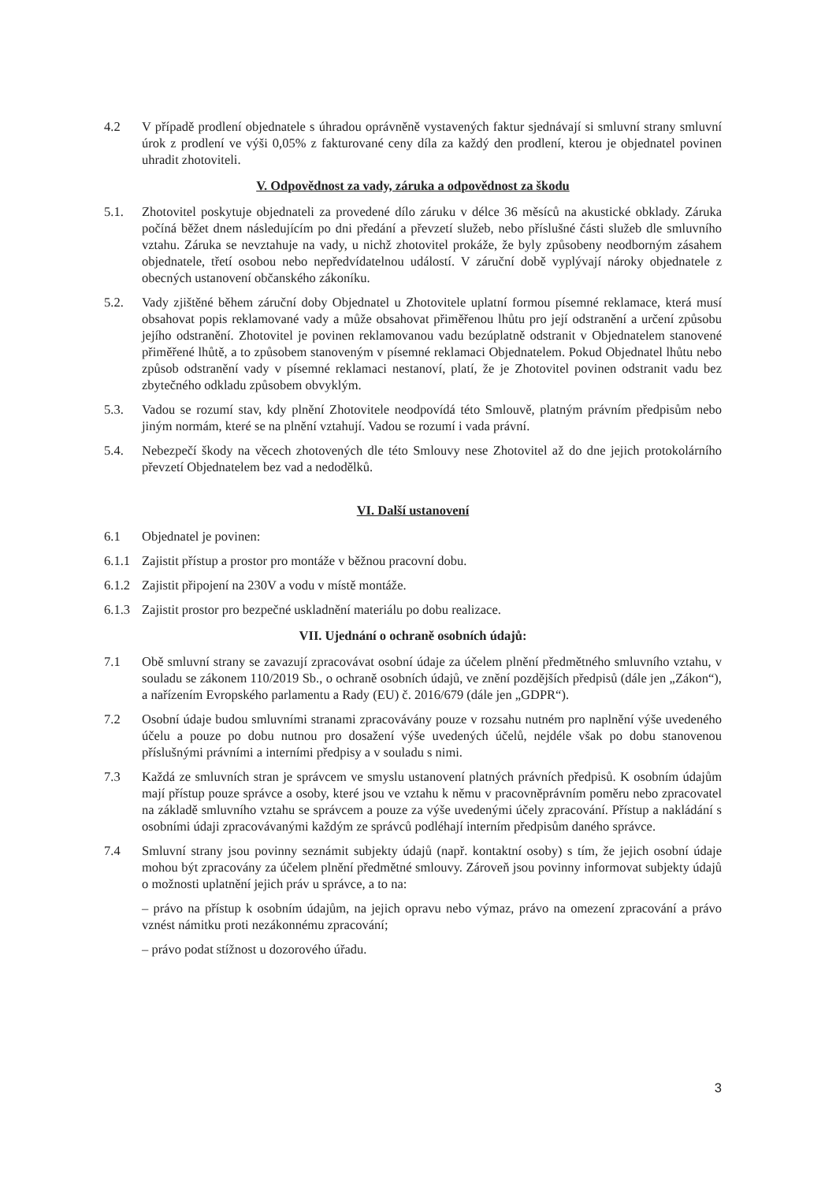4.2 V případě prodlení objednatele s úhradou oprávněně vystavených faktur sjednávají si smluvní strany smluvní úrok z prodlení ve výši 0,05% z fakturované ceny díla za každý den prodlení, kterou je objednatel povinen uhradit zhotoviteli.
V. Odpovědnost za vady, záruka a odpovědnost za škodu
5.1. Zhotovitel poskytuje objednateli za provedené dílo záruku v délce 36 měsíců na akustické obklady. Záruka počíná běžet dnem následujícím po dni předání a převzetí služeb, nebo příslušné části služeb dle smluvního vztahu. Záruka se nevztahuje na vady, u nichž zhotovitel prokáže, že byly způsobeny neodborným zásahem objednatele, třetí osobou nebo nepředvídatelnou událostí. V záruční době vyplývají nároky objednatele z obecných ustanovení občanského zákoníku.
5.2. Vady zjištěné během záruční doby Objednatel u Zhotovitele uplatní formou písemné reklamace, která musí obsahovat popis reklamované vady a může obsahovat přiměřenou lhůtu pro její odstranění a určení způsobu jejího odstranění. Zhotovitel je povinen reklamovanou vadu bezúplatně odstranit v Objednatelem stanovené přiměřené lhůtě, a to způsobem stanoveným v písemné reklamaci Objednatelem. Pokud Objednatel lhůtu nebo způsob odstranění vady v písemné reklamaci nestanoví, platí, že je Zhotovitel povinen odstranit vadu bez zbytečného odkladu způsobem obvyklým.
5.3. Vadou se rozumí stav, kdy plnění Zhotovitele neodpovídá této Smlouvě, platným právním předpisům nebo jiným normám, které se na plnění vztahují. Vadou se rozumí i vada právní.
5.4. Nebezpečí škody na věcech zhotovených dle této Smlouvy nese Zhotovitel až do dne jejich protokolárního převzetí Objednatelem bez vad a nedodělků.
VI. Další ustanovení
6.1 Objednatel je povinen:
6.1.1
Zajistit přístup a prostor pro montáže v běžnou pracovní dobu.
6.1.2
Zajistit připojení na 230V a vodu v místě montáže.
6.1.3
Zajistit prostor pro bezpečné uskladnění materiálu po dobu realizace.
VII. Ujednání o ochraně osobních údajů:
7.1 Obě smluvní strany se zavazují zpracovávat osobní údaje za účelem plnění předmětného smluvního vztahu, v souladu se zákonem 110/2019 Sb., o ochraně osobních údajů, ve znění pozdějších předpisů (dále jen „Zákon“), a nařízením Evropského parlamentu a Rady (EU) č. 2016/679 (dále jen „GDPR“).
7.2 Osobní údaje budou smluvními stranami zpracovávány pouze v rozsahu nutném pro naplnění výše uvedeného účelu a pouze po dobu nutnou pro dosažení výše uvedených účelů, nejdéle však po dobu stanovenou příslušnými právními a interními předpisy a v souladu s nimi.
7.3 Každá ze smluvních stran je správcem ve smyslu ustanovení platných právních předpisů. K osobním údajům mají přístup pouze správce a osoby, které jsou ve vztahu k němu v pracovněprávním poměru nebo zpracovatel na základě smluvního vztahu se správcem a pouze za výše uvedenými účely zpracování. Přístup a nakládání s osobními údaji zpracovávanými každým ze správců podléhají interním předpisům daného správce.
7.4 Smluvní strany jsou povinny seznámit subjekty údajů (např. kontaktní osoby) s tím, že jejich osobní údaje mohou být zpracovány za účelem plnění předmětné smlouvy. Zároveň jsou povinny informovat subjekty údajů o možnosti uplatnění jejich práv u správce, a to na:
– právo na přístup k osobním údajům, na jejich opravu nebo výmaz, právo na omezení zpracování a právo vznést námitku proti nezákonnému zpracování;
– právo podat stížnost u dozorového úřadu.
3